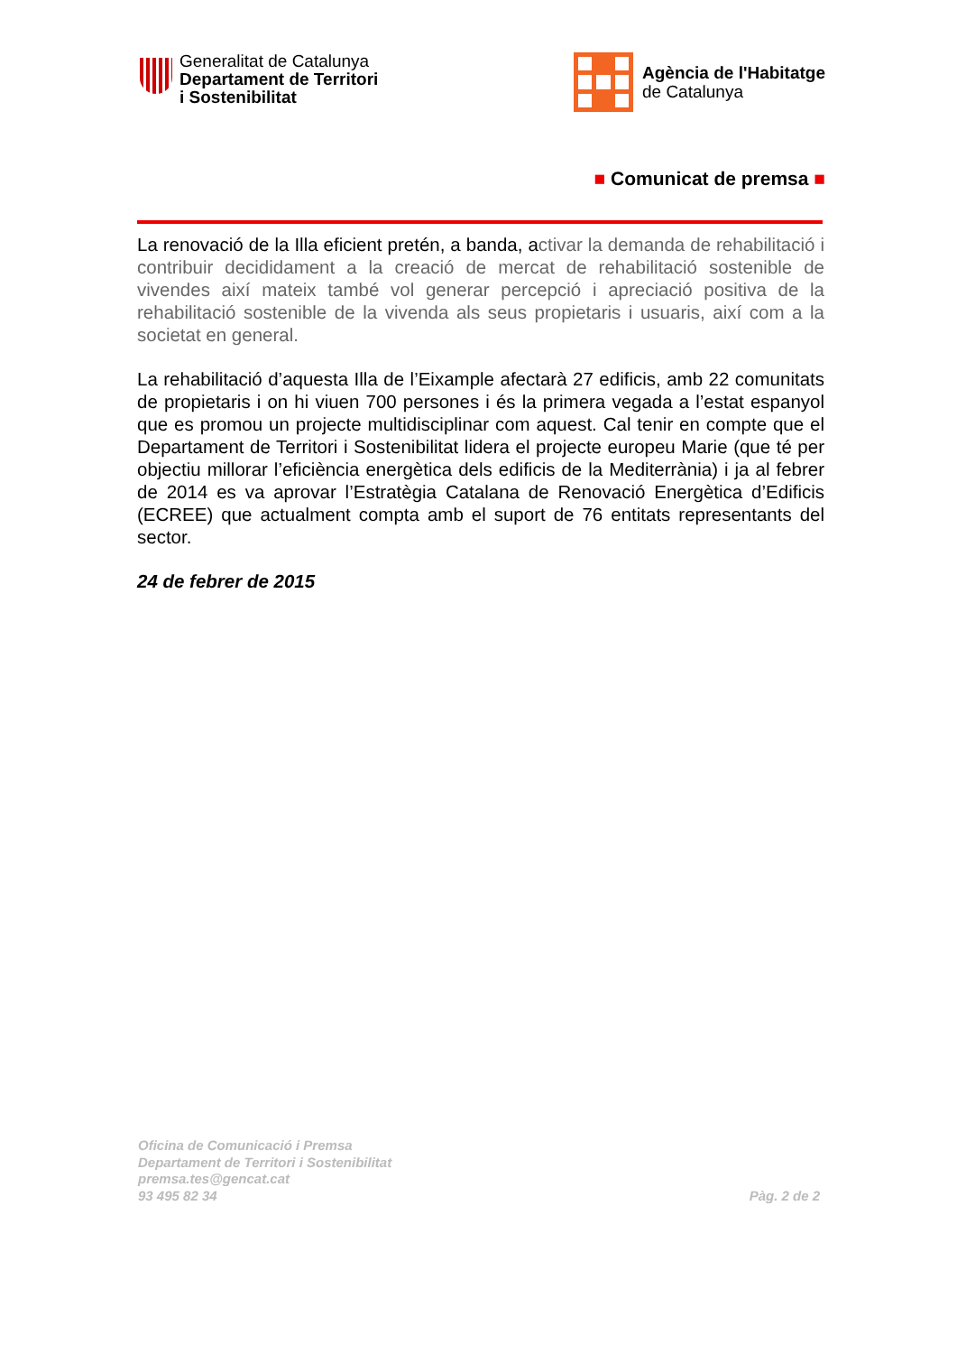Generalitat de Catalunya
Departament de Territori
i Sostenibilitat
Agència de l'Habitatge
de Catalunya
■ Comunicat de premsa ■
La renovació de la Illa eficient pretén, a banda, activar la demanda de rehabilitació i contribuir decididament a la creació de mercat de rehabilitació sostenible de vivendes així mateix també vol generar percepció i apreciació positiva de la rehabilitació sostenible de la vivenda als seus propietaris i usuaris, així com a la societat en general.
La rehabilitació d’aquesta Illa de l’Eixample afectarà 27 edificis, amb 22 comunitats de propietaris i on hi viuen 700 persones i és la primera vegada a l’estat espanyol que es promou un projecte multidisciplinar com aquest. Cal tenir en compte que el Departament de Territori i Sostenibilitat lidera el projecte europeu Marie (que té per objectiu millorar l’eficiència energètica dels edificis de la Mediterrània) i ja al febrer de 2014 es va aprovar l’Estratègia Catalana de Renovació Energètica d’Edificis (ECREE) que actualment compta amb el suport de 76 entitats representants del sector.
24 de febrer de 2015
Oficina de Comunicació i Premsa
Departament de Territori i Sostenibilitat
premsa.tes@gencat.cat
93 495 82 34
Pàg. 2 de 2